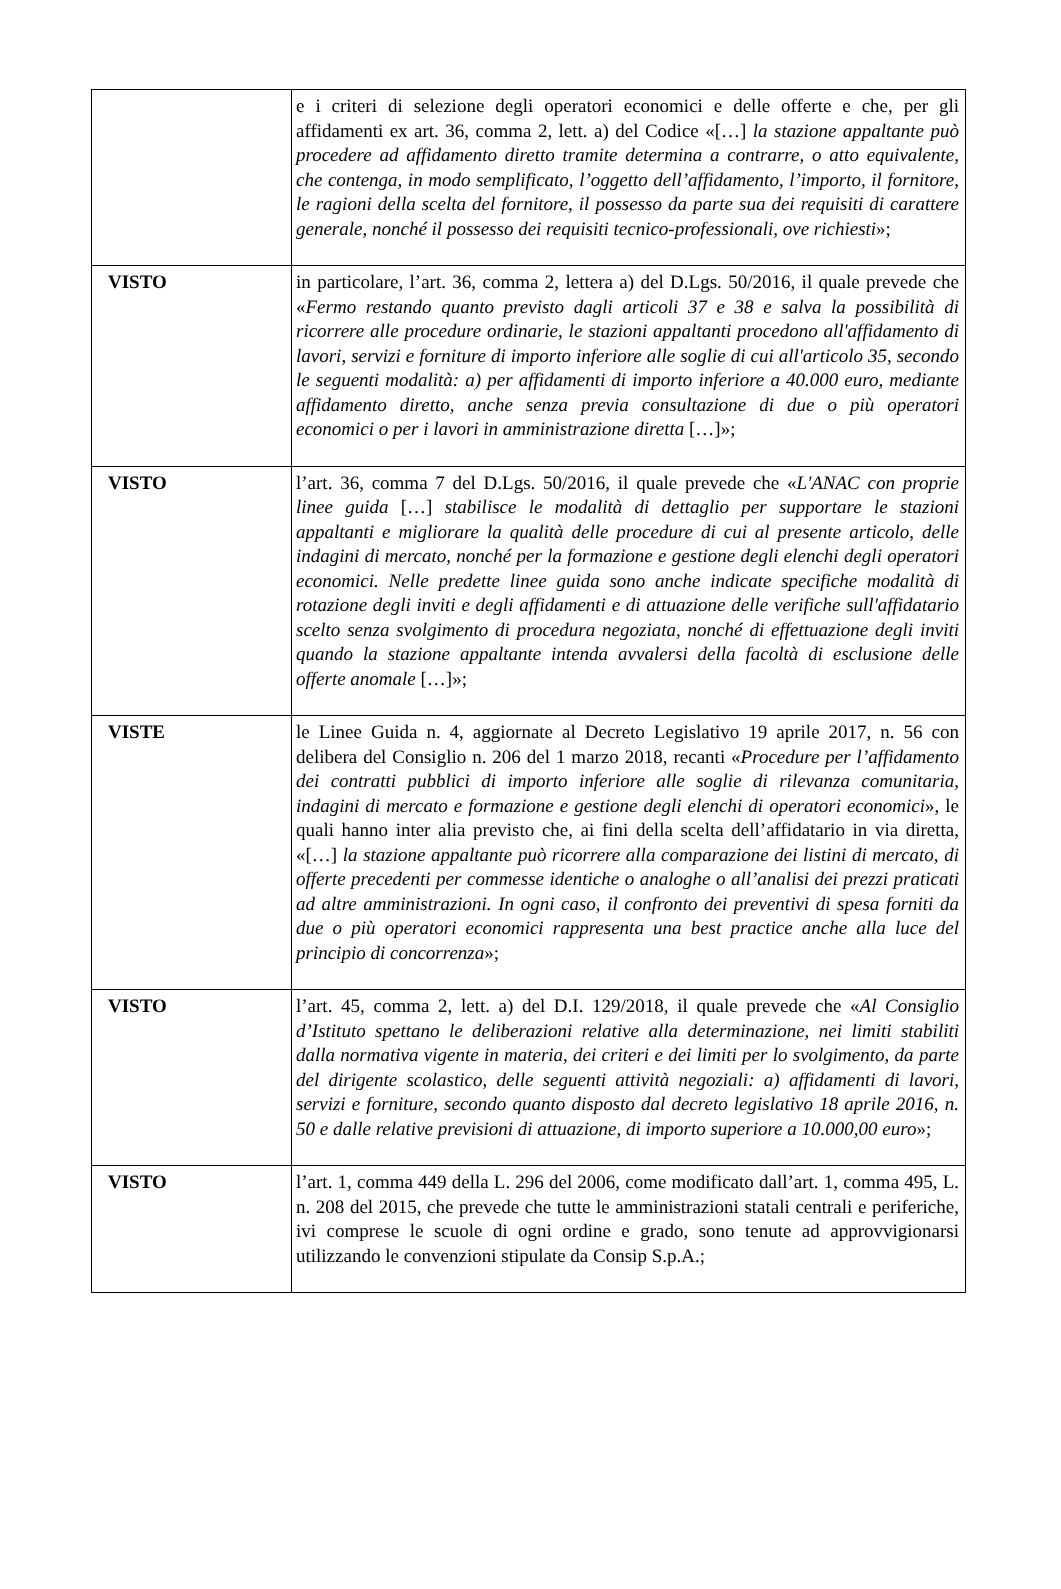| | e i criteri di selezione degli operatori economici e delle offerte e che, per gli affidamenti ex art. 36, comma 2, lett. a) del Codice «[…] la stazione appaltante può procedere ad affidamento diretto tramite determina a contrarre, o atto equivalente, che contenga, in modo semplificato, l’oggetto dell’affidamento, l’importo, il fornitore, le ragioni della scelta del fornitore, il possesso da parte sua dei requisiti di carattere generale, nonché il possesso dei requisiti tecnico-professionali, ove richiesti »; |
| VISTO | in particolare, l’art. 36, comma 2, lettera a) del D.Lgs. 50/2016, il quale prevede che « Fermo restando quanto previsto dagli articoli 37 e 38 e salva la possibilità di ricorrere alle procedure ordinarie, le stazioni appaltanti procedono all'affidamento di lavori, servizi e forniture di importo inferiore alle soglie di cui all'articolo 35, secondo le seguenti modalità: a) per affidamenti di importo inferiore a 40.000 euro, mediante affidamento diretto, anche senza previa consultazione di due o più operatori economici o per i lavori in amministrazione diretta […]»; |
| VISTO | l’art. 36, comma 7 del D.Lgs. 50/2016, il quale prevede che « L'ANAC con proprie linee guida […] stabilisce le modalità di dettaglio per supportare le stazioni appaltanti e migliorare la qualità delle procedure di cui al presente articolo, delle indagini di mercato, nonché per la formazione e gestione degli elenchi degli operatori economici. Nelle predette linee guida sono anche indicate specifiche modalità di rotazione degli inviti e degli affidamenti e di attuazione delle verifiche sull'affidatario scelto senza svolgimento di procedura negoziata, nonché di effettuazione degli inviti quando la stazione appaltante intenda avvalersi della facoltà di esclusione delle offerte anomale […]»; |
| VISTE | le Linee Guida n. 4, aggiornate al Decreto Legislativo 19 aprile 2017, n. 56 con delibera del Consiglio n. 206 del 1 marzo 2018, recanti « Procedure per l’affidamento dei contratti pubblici di importo inferiore alle soglie di rilevanza comunitaria, indagini di mercato e formazione e gestione degli elenchi di operatori economici », le quali hanno inter alia previsto che, ai fini della scelta dell’affidatario in via diretta, «[…] la stazione appaltante può ricorrere alla comparazione dei listini di mercato, di offerte precedenti per commesse identiche o analoghe o all’analisi dei prezzi praticati ad altre amministrazioni. In ogni caso, il confronto dei preventivi di spesa forniti da due o più operatori economici rappresenta una best practice anche alla luce del principio di concorrenza »; |
| VISTO | l’art. 45, comma 2, lett. a) del D.I. 129/2018, il quale prevede che « Al Consiglio d’Istituto spettano le deliberazioni relative alla determinazione, nei limiti stabiliti dalla normativa vigente in materia, dei criteri e dei limiti per lo svolgimento, da parte del dirigente scolastico, delle seguenti attività negoziali: a) affidamenti di lavori, servizi e forniture, secondo quanto disposto dal decreto legislativo 18 aprile 2016, n. 50 e dalle relative previsioni di attuazione, di importo superiore a 10.000,00 euro »; |
| VISTO | l’art. 1, comma 449 della L. 296 del 2006, come modificato dall’art. 1, comma 495, L. n. 208 del 2015, che prevede che tutte le amministrazioni statali centrali e periferiche, ivi comprese le scuole di ogni ordine e grado, sono tenute ad approvvigionarsi utilizzando le convenzioni stipulate da Consip S.p.A.; |